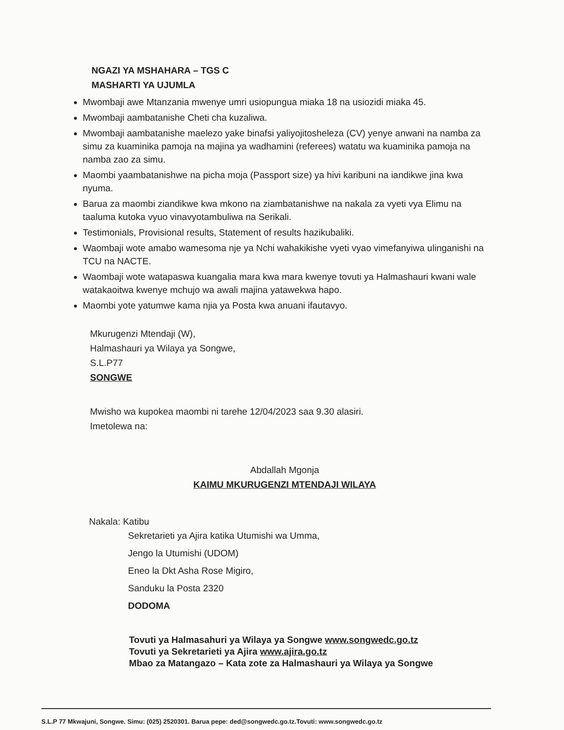NGAZI YA MSHAHARA – TGS C
MASHARTI YA UJUMLA
Mwombaji awe Mtanzania mwenye umri usiopungua miaka 18 na usiozidi miaka 45.
Mwombaji aambatanishe Cheti cha kuzaliwa.
Mwombaji aambatanishe maelezo yake binafsi yaliyojitosheleza (CV) yenye anwani na namba za simu za kuaminika pamoja na majina ya wadhamini (referees) watatu wa kuaminika pamoja na namba zao za simu.
Maombi yaambatanishwe na picha moja (Passport size) ya hivi karibuni na iandikwe jina kwa nyuma.
Barua za maombi ziandikwe kwa mkono na ziambatanishwe na nakala za vyeti vya Elimu na taaluma kutoka vyuo vinavyotambuliwa na Serikali.
Testimonials, Provisional results, Statement of results hazikubaliki.
Waombaji wote amabo wamesoma nje ya Nchi wahakikishe vyeti vyao vimefanyiwa ulinganishi na TCU na NACTE.
Waombaji wote watapaswa kuangalia mara kwa mara kwenye tovuti ya Halmashauri kwani wale watakaoitwa kwenye mchujo wa awali majina yatawekwa hapo.
Maombi yote yatumwe kama njia ya Posta kwa anuani ifautavyo.
Mkurugenzi Mtendaji (W),
Halmashauri ya Wilaya ya Songwe,
S.L.P77
SONGWE
Mwisho wa kupokea maombi ni tarehe 12/04/2023 saa 9.30 alasiri.
Imetolewa na:
Abdallah Mgonja
KAIMU MKURUGENZI MTENDAJI WILAYA
Nakala: Katibu
Sekretarieti ya Ajira katika Utumishi wa Umma,
Jengo la Utumishi (UDOM)
Eneo la Dkt Asha Rose Migiro,
Sanduku la Posta 2320
DODOMA
Tovuti ya Halmasahuri ya Wilaya ya Songwe www.songwedc.go.tz
Tovuti ya Sekretarieti ya Ajira www.ajira.go.tz
Mbao za Matangazo – Kata zote za Halmashauri ya Wilaya ya Songwe
S.L.P 77 Mkwajuni, Songwe. Simu: (025) 2520301. Barua pepe: ded@songwedc.go.tz.Tovuti: www.songwedc.go.tz